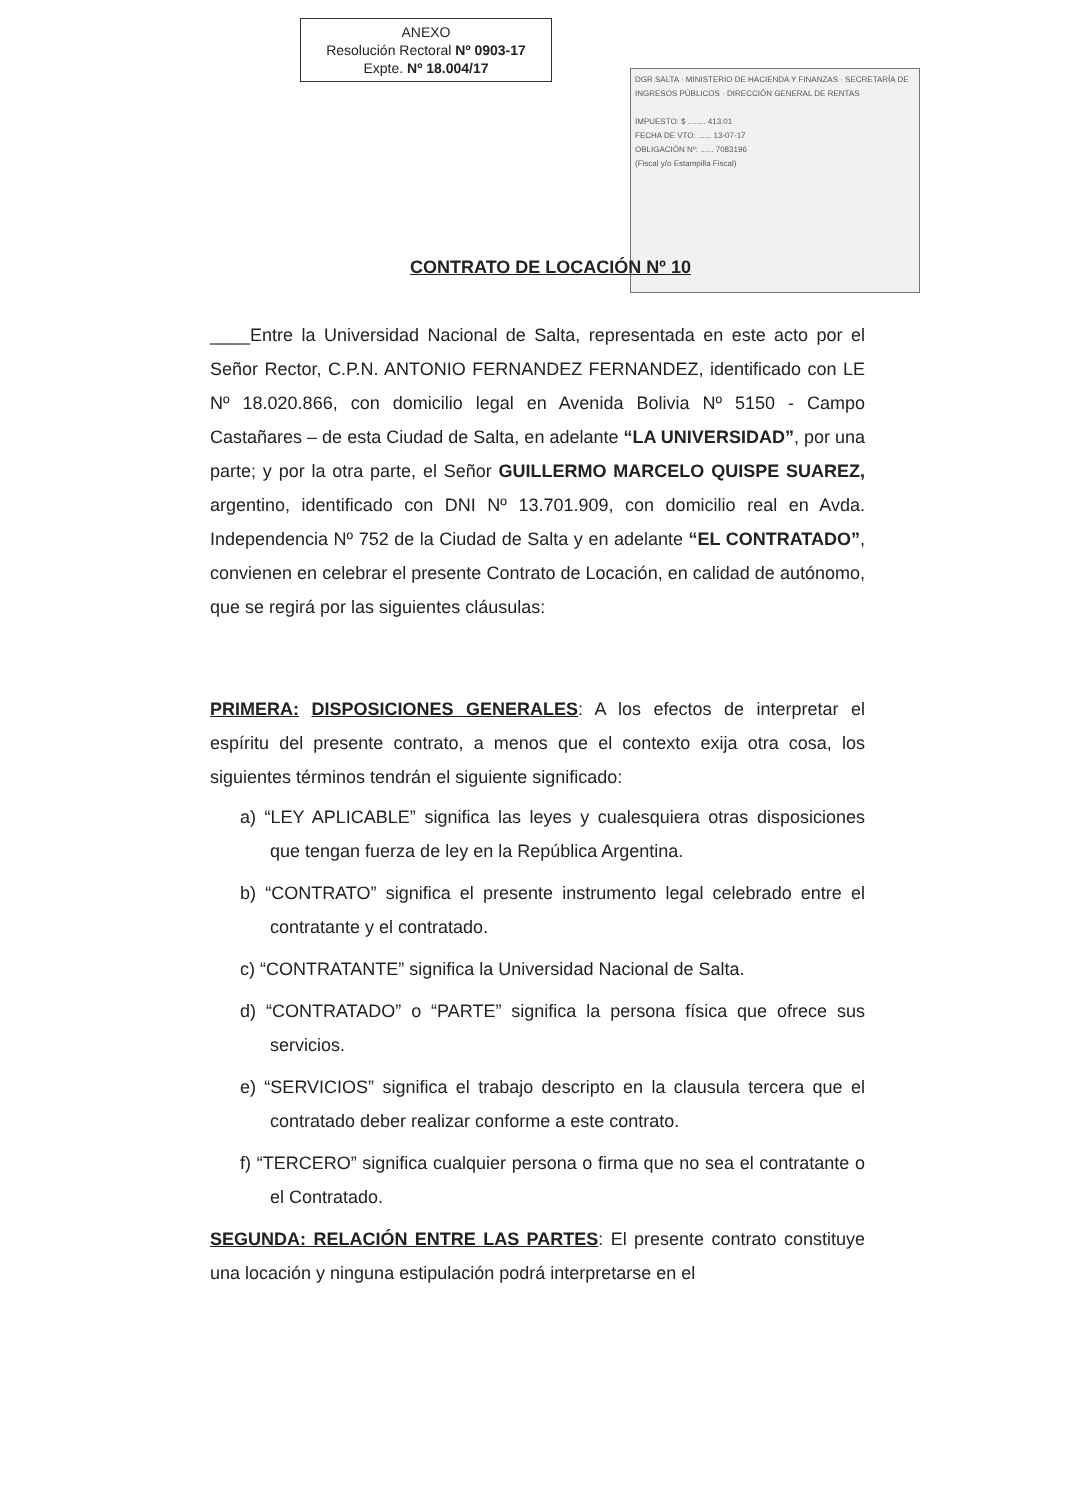ANEXO
Resolución Rectoral Nº 0903-17
Expte. Nº 18.004/17
DGR SALTA · MINISTERIO DE HACIENDA Y FINANZAS · SECRETARÍA DE INGRESOS PÚBLICOS · DIRECCIÓN GENERAL DE RENTAS
IMPUESTO: $ ........ 413.01
FECHA DE VTO: ...... 13-07-17
OBLIGACIÓN Nº: ...... 7083196
(Fiscal y/o Estampilla Fiscal)
CONTRATO DE LOCACIÓN Nº 10
____Entre la Universidad Nacional de Salta, representada en este acto por el Señor Rector, C.P.N. ANTONIO FERNANDEZ FERNANDEZ, identificado con LE Nº 18.020.866, con domicilio legal en Avenida Bolivia Nº 5150 - Campo Castañares – de esta Ciudad de Salta, en adelante “LA UNIVERSIDAD”, por una parte; y por la otra parte, el Señor GUILLERMO MARCELO QUISPE SUAREZ, argentino, identificado con DNI Nº 13.701.909, con domicilio real en Avda. Independencia Nº 752 de la Ciudad de Salta y en adelante “EL CONTRATADO”, convienen en celebrar el presente Contrato de Locación, en calidad de autónomo, que se regirá por las siguientes cláusulas:
PRIMERA: DISPOSICIONES GENERALES: A los efectos de interpretar el espíritu del presente contrato, a menos que el contexto exija otra cosa, los siguientes términos tendrán el siguiente significado:
a) “LEY APLICABLE” significa las leyes y cualesquiera otras disposiciones que tengan fuerza de ley en la República Argentina.
b) “CONTRATO” significa el presente instrumento legal celebrado entre el contratante y el contratado.
c) “CONTRATANTE” significa la Universidad Nacional de Salta.
d) “CONTRATADO” o “PARTE” significa la persona física que ofrece sus servicios.
e) “SERVICIOS” significa el trabajo descripto en la clausula tercera que el contratado deber realizar conforme a este contrato.
f) “TERCERO” significa cualquier persona o firma que no sea el contratante o el Contratado.
SEGUNDA: RELACIÓN ENTRE LAS PARTES: El presente contrato constituye una locación y ninguna estipulación podrá interpretarse en el